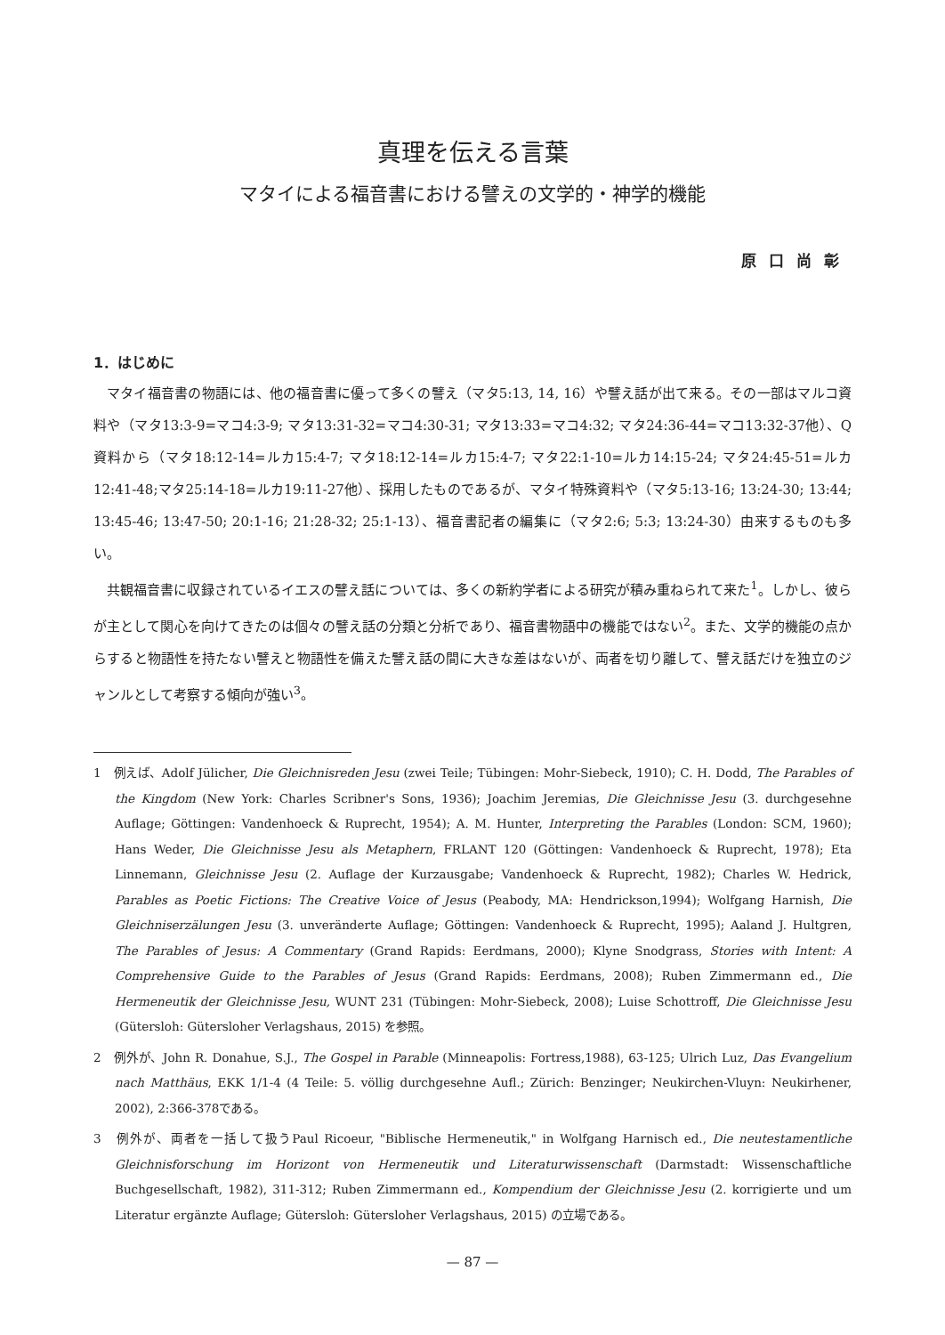真理を伝える言葉
マタイによる福音書における譬えの文学的・神学的機能
原口尚彰
1．はじめに
マタイ福音書の物語には、他の福音書に優って多くの譬え（マタ5:13, 14, 16）や譬え話が出て来る。その一部はマルコ資料や（マタ13:3-9=マコ4:3-9; マタ13:31-32=マコ4:30-31; マタ13:33=マコ4:32; マタ24:36-44=マコ13:32-37他）、Q資料から（マタ18:12-14=ルカ15:4-7; マタ18:12-14=ルカ15:4-7; マタ22:1-10=ルカ14:15-24; マタ24:45-51=ルカ12:41-48;マタ25:14-18=ルカ19:11-27他）、採用したものであるが、マタイ特殊資料や（マタ5:13-16; 13:24-30; 13:44; 13:45-46; 13:47-50; 20:1-16; 21:28-32; 25:1-13）、福音書記者の編集に（マタ2:6; 5:3; 13:24-30）由来するものも多い。
共観福音書に収録されているイエスの譬え話については、多くの新約学者による研究が積み重ねられて来た<sup>1</sup>。しかし、彼らが主として関心を向けてきたのは個々の譬え話の分類と分析であり、福音書物語中の機能ではない<sup>2</sup>。また、文学的機能の点からすると物語性を持たない譬えと物語性を備えた譬え話の間に大きな差はないが、両者を切り離して、譬え話だけを独立のジャンルとして考察する傾向が強い<sup>3</sup>。
1　例えば、Adolf Jülicher, Die Gleichnisreden Jesu (zwei Teile; Tübingen: Mohr-Siebeck, 1910); C. H. Dodd, The Parables of the Kingdom (New York: Charles Scribner's Sons, 1936); Joachim Jeremias, Die Gleichnisse Jesu (3. durchgesehne Auflage; Göttingen: Vandenhoeck & Ruprecht, 1954); A. M. Hunter, Interpreting the Parables (London: SCM, 1960); Hans Weder, Die Gleichnisse Jesu als Metaphern, FRLANT 120 (Göttingen: Vandenhoeck & Ruprecht, 1978); Eta Linnemann, Gleichnisse Jesu (2. Auflage der Kurzausgabe; Vandenhoeck & Ruprecht, 1982); Charles W. Hedrick, Parables as Poetic Fictions: The Creative Voice of Jesus (Peabody, MA: Hendrickson,1994); Wolfgang Harnish, Die Gleichniserzälungen Jesu (3. unveränderte Auflage; Göttingen: Vandenhoeck & Ruprecht, 1995); Aaland J. Hultgren, The Parables of Jesus: A Commentary (Grand Rapids: Eerdmans, 2000); Klyne Snodgrass, Stories with Intent: A Comprehensive Guide to the Parables of Jesus (Grand Rapids: Eerdmans, 2008); Ruben Zimmermann ed., Die Hermeneutik der Gleichnisse Jesu, WUNT 231 (Tübingen: Mohr-Siebeck, 2008); Luise Schottroff, Die Gleichnisse Jesu (Gütersloh: Gütersloher Verlagshaus, 2015) を参照。
2　例外が、John R. Donahue, S.J., The Gospel in Parable (Minneapolis: Fortress,1988), 63-125; Ulrich Luz, Das Evangelium nach Matthäus, EKK 1/1-4 (4 Teile: 5. völlig durchgesehne Aufl.; Zürich: Benzinger; Neukirchen-Vluyn: Neukirhener, 2002), 2:366-378である。
3　例外が、両者を一括して扱うPaul Ricoeur, "Biblische Hermeneutik," in Wolfgang Harnisch ed., Die neutestamentliche Gleichnisforschung im Horizont von Hermeneutik und Literaturwissenschaft (Darmstadt: Wissenschaftliche Buchgesellschaft, 1982), 311-312; Ruben Zimmermann ed., Kompendium der Gleichnisse Jesu (2. korrigierte und um Literatur ergänzte Auflage; Gütersloh: Gütersloher Verlagshaus, 2015) の立場である。
— 87 —